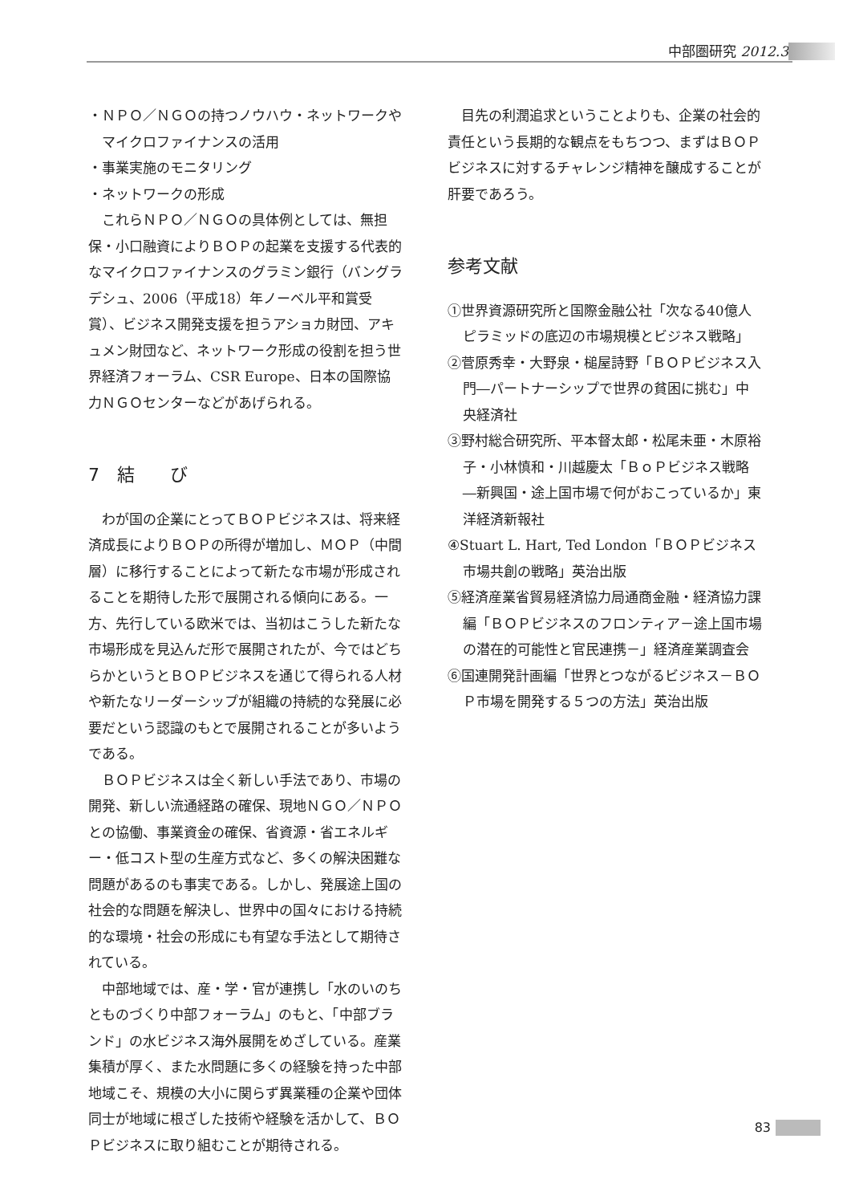中部圏研究 2012.3
・ＮＰＯ／ＮＧＯの持つノウハウ・ネットワークやマイクロファイナンスの活用
・事業実施のモニタリング
・ネットワークの形成
これらＮＰＯ／ＮＧＯの具体例としては、無担保・小口融資によりＢＯＰの起業を支援する代表的なマイクロファイナンスのグラミン銀行（バングラデシュ、2006（平成18）年ノーベル平和賞受賞）、ビジネス開発支援を担うアショカ財団、アキュメン財団など、ネットワーク形成の役割を担う世界経済フォーラム、CSR Europe、日本の国際協力ＮＧＯセンターなどがあげられる。
7　結　　び
わが国の企業にとってＢＯＰビジネスは、将来経済成長によりＢＯＰの所得が増加し、ＭＯＰ（中間層）に移行することによって新たな市場が形成されることを期待した形で展開される傾向にある。一方、先行している欧米では、当初はこうした新たな市場形成を見込んだ形で展開されたが、今ではどちらかというとＢＯＰビジネスを通じて得られる人材や新たなリーダーシップが組織の持続的な発展に必要だという認識のもとで展開されることが多いようである。
ＢＯＰビジネスは全く新しい手法であり、市場の開発、新しい流通経路の確保、現地ＮＧＯ／ＮＰＯとの協働、事業資金の確保、省資源・省エネルギー・低コスト型の生産方式など、多くの解決困難な問題があるのも事実である。しかし、発展途上国の社会的な問題を解決し、世界中の国々における持続的な環境・社会の形成にも有望な手法として期待されている。
中部地域では、産・学・官が連携し「水のいのちとものづくり中部フォーラム」のもと、「中部ブランド」の水ビジネス海外展開をめざしている。産業集積が厚く、また水問題に多くの経験を持った中部地域こそ、規模の大小に関らず異業種の企業や団体同士が地域に根ざした技術や経験を活かして、ＢＯＰビジネスに取り組むことが期待される。
目先の利潤追求ということよりも、企業の社会的責任という長期的な観点をもちつつ、まずはＢＯＰビジネスに対するチャレンジ精神を醸成することが肝要であろう。
参考文献
①世界資源研究所と国際金融公社「次なる40億人ピラミッドの底辺の市場規模とビジネス戦略」
②菅原秀幸・大野泉・槌屋詩野「ＢＯＰビジネス入門―パートナーシップで世界の貧困に挑む」中央経済社
③野村総合研究所、平本督太郎・松尾未亜・木原裕子・小林慎和・川越慶太「ＢｏＰビジネス戦略―新興国・途上国市場で何がおこっているか」東洋経済新報社
④Stuart L. Hart, Ted London「ＢＯＰビジネス市場共創の戦略」英治出版
⑤経済産業省貿易経済協力局通商金融・経済協力課編「ＢＯＰビジネスのフロンティア－途上国市場の潜在的可能性と官民連携－」経済産業調査会
⑥国連開発計画編「世界とつながるビジネス－ＢＯＰ市場を開発する５つの方法」英治出版
83